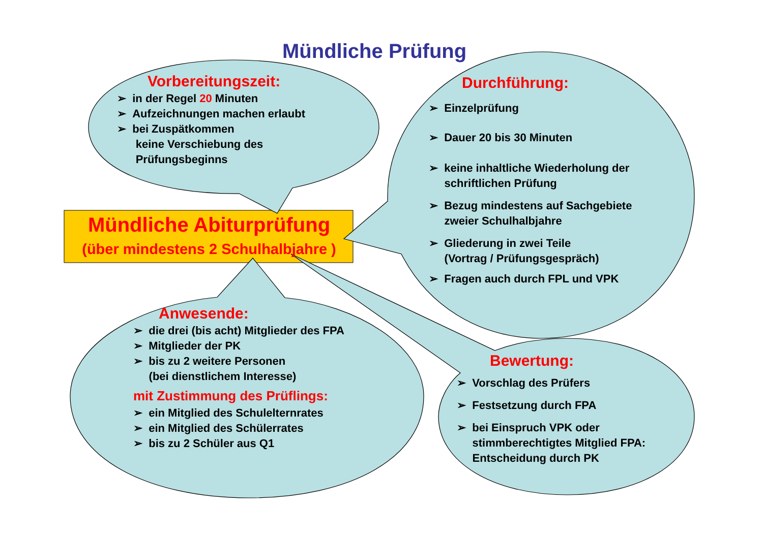Mündliche Prüfung
Mündliche Abiturprüfung
(über mindestens 2 Schulhalbjahre )
Vorbereitungszeit:
➢ in der Regel 20 Minuten
➢ Aufzeichnungen machen erlaubt
➢ bei Zuspätkommen
keine Verschiebung des
Prüfungsbeginns
Durchführung:
➢ Einzelprüfung
➢ Dauer 20 bis 30 Minuten
➢ keine inhaltliche Wiederholung der
schriftlichen Prüfung
➢ Bezug mindestens auf Sachgebiete
zweier Schulhalbjahre
➢ Gliederung in zwei Teile
(Vortrag / Prüfungsgespräch)
➢ Fragen auch durch FPL und VPK
Anwesende:
➢ die drei (bis acht) Mitglieder des FPA
➢ Mitglieder der PK
➢ bis zu 2 weitere Personen
(bei dienstlichem Interesse)
mit Zustimmung des Prüflings:
➢ ein Mitglied des Schulelternrates
➢ ein Mitglied des Schülerrates
➢ bis zu 2 Schüler aus Q1
Bewertung:
➢ Vorschlag des Prüfers
➢ Festsetzung durch FPA
➢ bei Einspruch VPK oder
stimmberechtigtes Mitglied FPA:
Entscheidung durch PK